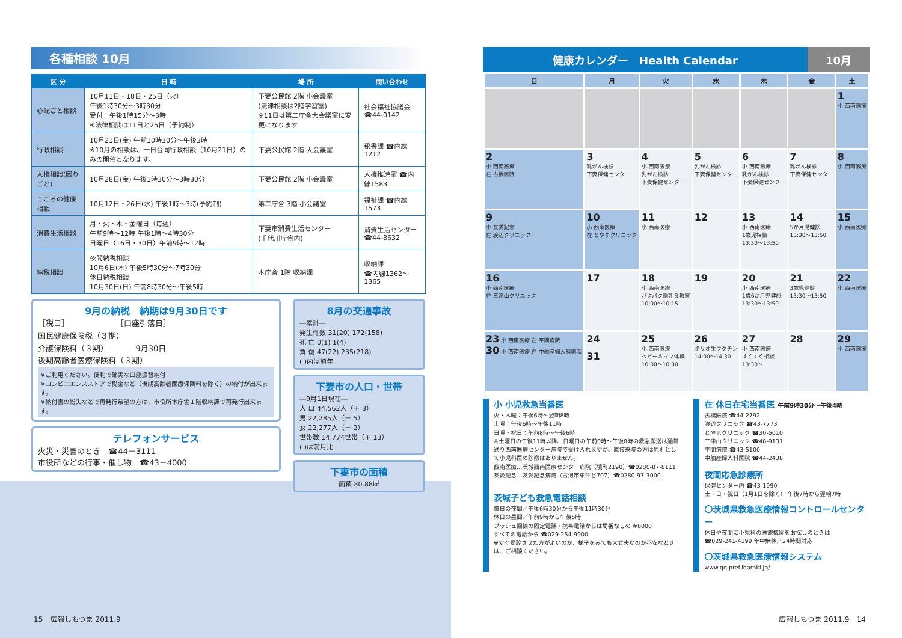各種相談 10月
| 区 分 | 日 時 | 場 所 | 問い合わせ |
| --- | --- | --- | --- |
| 心配ごと相談 | 10月11日・18日・25日（火） 午後1時30分～3時30分 受付：午後1時15分～3時 ※法律相談は11日と25日（予約制） | 下妻公民館 2階 小会議室 (法律相談は2階学習室) ※11日は第二庁舎大会議室に変更になります | 社会福祉協議会 ☎44-0142 |
| 行政相談 | 10月21日(金) 午前10時30分～午後3時 ※10月の相談は、一日合同行政相談（10月21日）のみの開催となります。 | 下妻公民館 2階 大会議室 | 秘書課 ☎内線1212 |
| 人権相談(困りごと) | 10月28日(金) 午後1時30分～3時30分 | 下妻公民館 2階 小会議室 | 人権推進室 ☎内線1583 |
| こころの健康相談 | 10月12日・26日(水) 午後1時～3時(予約制) | 第二庁舎 3階 小会議室 | 福祉課 ☎内線1573 |
| 消費生活相談 | 月・火・木・金曜日（毎週） 午前9時～12時 午後1時～4時30分 日曜日（16日・30日）午前9時～12時 | 下妻市消費生活センター (千代川庁舎内) | 消費生活センター ☎44-8632 |
| 納税相談 | 夜間納税相談 10月6日(木) 午後5時30分～7時30分 休日納税相談 10月30日(日) 午前8時30分～午後5時 | 本庁舎 1階 収納課 | 収納課 ☎内線1362～1365 |
9月の納税　納期は9月30日です
［税目］　　　　　　　［口座引落日］
国民健康保険税（３期）
介護保険料（３期）　　　　9月30日
後期高齢者医療保険料（３期）
※ご利用ください。便利で確実な口座振替納付
※コンビニエンスストアで税金など（後期高齢者医療保険料を除く）の納付が出来ます。
※納付書の紛失などで再発行希望の方は、市役所本庁舎１階収納課で再発行出来ます。
テレフォンサービス
火災・災害のとき　☎44－3111
市役所などの行事・催し物　☎43－4000
8月の交通事故
―累計―
発生件数 31(20) 172(158)
死 亡 0(1) 1(4)
負 傷 47(22) 235(218)
( )内は前年
下妻市の人口・世帯
―9月1日現在―
人 口 44,562人（＋ 3）
男 22,285人（＋ 5）
女 22,277人（－ 2）
世帯数 14,774世帯（＋ 13）
( )は前月比
下妻市の面積
面積 80.88㎢
15　広報しもつま 2011.9
健康カレンダー　Health Calendar 10月
| 日 | 月 | 火 | 水 | 木 | 金 | 土 |
| --- | --- | --- | --- | --- | --- | --- |
| | | | | | | 1 小 西南医療 |
| 2 小 西南医療 在 古橋医院 | 3 乳がん検診 下妻保健センター | 4 小 西南医療 乳がん検診 下妻保健センター | 5 乳がん検診 下妻保健センター | 6 小 西南医療 乳がん検診 下妻保健センター | 7 乳がん検診 下妻保健センター | 8 小 西南医療 |
| 9 小 友愛記念 在 渡辺クリニック | 10 小 西南医療 在 とやまクリニック | 11 小 西南医療 | 12 | 13 小 西南医療 1歳児相談 13:30～13:50 | 14 5か月児健診 13:30～13:50 | 15 小 西南医療 |
| 16 小 西南医療 在 三津山クリニック | 17 | 18 小 西南医療 パクパク離乳食教室 10:00～10:15 | 19 | 20 小 西南医療 1歳6か月児健診 13:30～13:50 | 21 3歳児健診 13:30～13:50 | 22 小 西南医療 |
| 23 小 西南医療 在 平間病院 30 小 西南医療 在 中舳産婦人科医院 | 24 31 | 25 小 西南医療 ベビー＆ママ体操 10:00～10:30 | 26 ポリオ生ワクチン 14:00～14:30 | 27 小 西南医療 すくすく相談 13:30～ | 28 | 29 小 西南医療 |
小 小児救急当番医
火・木曜：午後6時～翌朝8時
土曜：午後6時～午後11時
日曜・祝日：午前8時～午後6時
※土曜日の午後11時以降、日曜日の午前0時～午後8時の救急搬送は通常通り西南医療センター病院で受け入れますが、直接来院の方は原則として小児科医の診察はありません。
西南医療…茨城西南医療センター病院（境町2190）☎0280-87-8111
友愛記念…友愛記念病院（古河市東牛谷707）☎0280-97-3000
茨城子ども救急電話相談
毎日の夜間／午後6時30分から午後11時30分
休日の昼間／午前9時から午後5時
プッシュ回線の固定電話・携帯電話からは局番なしの #8000
すべての電話から ☎029-254-9900
※すぐ受診させた方がよいのか、様子をみても大丈夫なのか不安なときは、ご相談ください。
在 休日在宅当番医 午前9時30分～午後4時
古橋医院 ☎44-2792
渡辺クリニック ☎43-7773
とやまクリニック ☎30-5010
三津山クリニック ☎48-9131
平間病院 ☎43-5100
中舳産婦人科医院 ☎44-2438
夜間応急診療所
保健センター内 ☎43-1990
土・日・祝日（1月1日を除く） 午後7時から翌朝7時
〇茨城県救急医療情報コントロールセンター
休日や夜間に小児科の医療機関をお探しのときは
☎029-241-4199 年中無休／24時間対応
〇茨城県救急医療情報システム
www.qq.pref.ibaraki.jp/
広報しもつま 2011.9　14